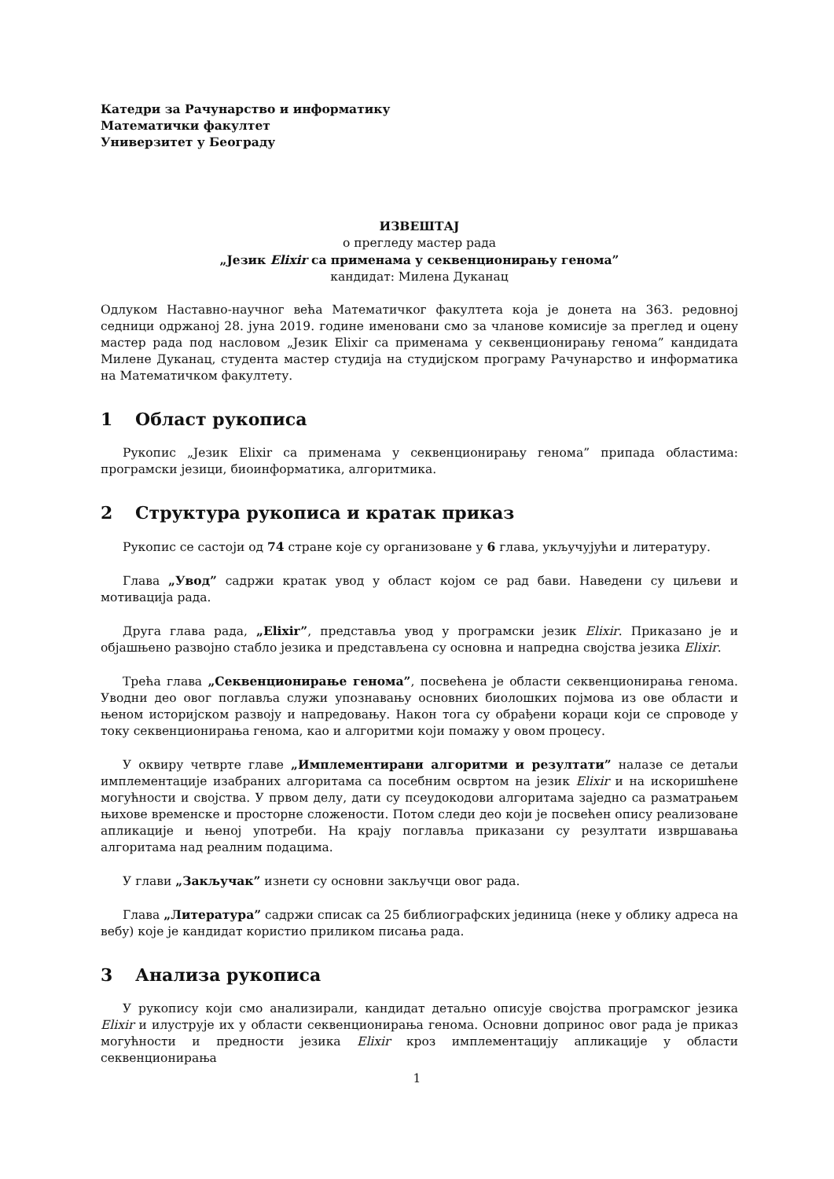Катедри за Рачунарство и информатику
Математички факултет
Универзитет у Београду
ИЗВЕШТАЈ
о прегледу мастер рада
„Језик Elixir са применама у секвенционирању генома”
кандидат: Милена Дуканац
Одлуком Наставно-научног већа Математичког факултета која је донета на 363. редовној седници одржаној 28. јуна 2019. године именовани смо за чланове комисије за преглед и оцену мастер рада под насловом „Језик Elixir са применама у секвенционирању генома” кандидата Милене Дуканац, студента мастер студија на студијском програму Рачунарство и информатика на Математичком факултету.
1 Област рукописа
Рукопис „Језик Elixir са применама у секвенционирању генома” припада областима: програмски језици, биоинформатика, алгоритмика.
2 Структура рукописа и кратак приказ
Рукопис се састоји од 74 стране које су организоване у 6 глава, укључујући и литературу.
Глава „Увод” садржи кратак увод у област којом се рад бави. Наведени су циљеви и мотивација рада.
Друга глава рада, „Elixir”, представља увод у програмски језик Elixir. Приказано је и објашњено развојно стабло језика и представљена су основна и напредна својства језика Elixir.
Трећа глава „Секвенционирање генома”, посвећена је области секвенционирања генома. Уводни део овог поглавља служи упознавању основних биолошких појмова из ове области и њеном историјском развоју и напредовању. Након тога су обрађени кораци који се спроводе у току секвенционирања генома, као и алгоритми који помажу у овом процесу.
У оквиру четврте главе „Имплементирани алгоритми и резултати” налазе се детаљи имплементације изабраних алгоритама са посебним освртом на језик Elixir и на искоришћене могућности и својства. У првом делу, дати су псеудокодови алгоритама заједно са разматрањем њихове временске и просторне сложености. Потом следи део који је посвећен опису реализоване апликације и њеној употреби. На крају поглавља приказани су резултати извршавања алгоритама над реалним подацима.
У глави „Закључак” изнети су основни закључци овог рада.
Глава „Литература” садржи списак са 25 библиографских јединица (неке у облику адреса на вебу) које је кандидат користио приликом писања рада.
3 Анализа рукописа
У рукопису који смо анализирали, кандидат детаљно описује својства програмског језика Elixir и илуструје их у области секвенционирања генома. Основни допринос овог рада је приказ могућности и предности језика Elixir кроз имплементацију апликације у области секвенционирања
1